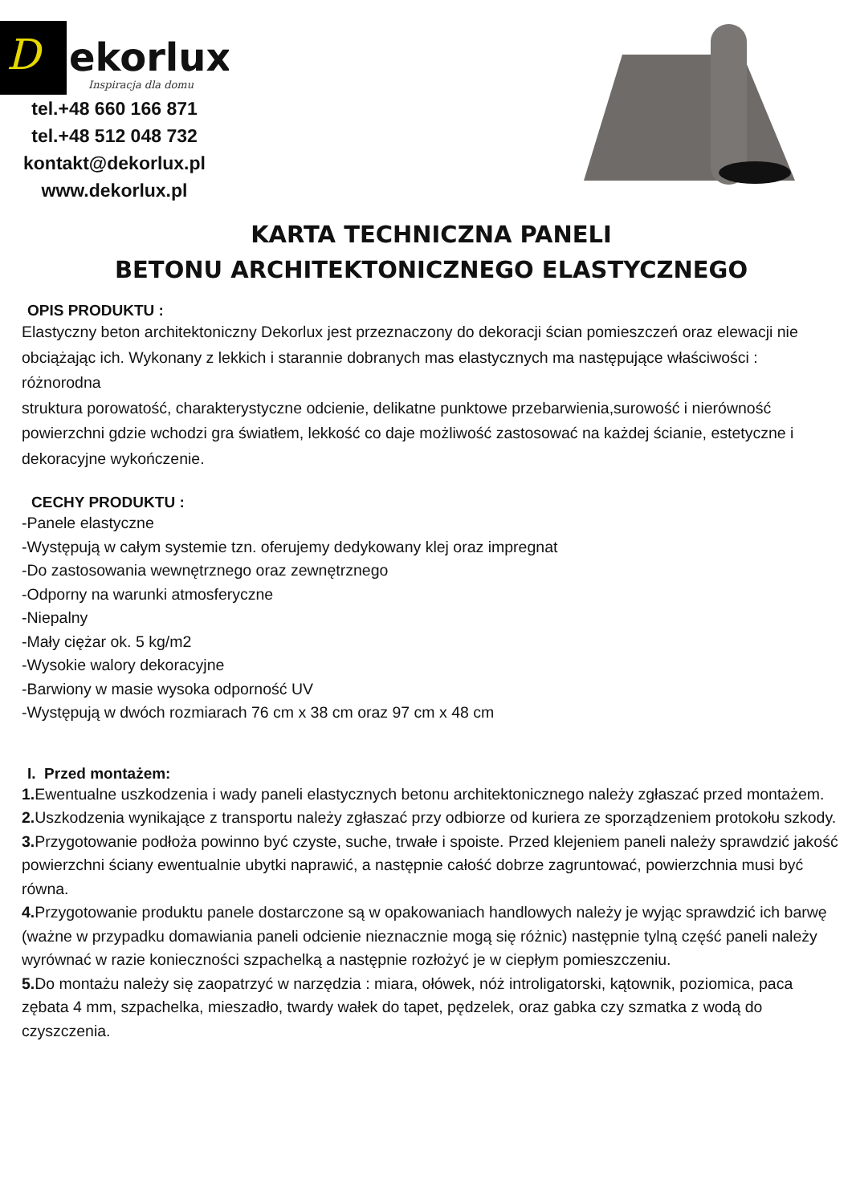D
ekorlux
Inspiracja dla domu
tel.+48 660 166 871
tel.+48 512 048 732
kontakt@dekorlux.pl
www.dekorlux.pl
KARTA TECHNICZNA PANELI
BETONU ARCHITEKTONICZNEGO ELASTYCZNEGO
OPIS PRODUKTU :
Elastyczny beton architektoniczny Dekorlux jest przeznaczony do dekoracji ścian pomieszczeń oraz elewacji nie obciążając ich. Wykonany z lekkich i starannie dobranych mas elastycznych ma następujące właściwości : różnorodna
struktura porowatość, charakterystyczne odcienie, delikatne punktowe przebarwienia,surowość i nierówność powierzchni gdzie wchodzi gra światłem, lekkość co daje możliwość zastosować na każdej ścianie, estetyczne i dekoracyjne wykończenie.
CECHY PRODUKTU :
-Panele elastyczne
-Występują w całym systemie tzn. oferujemy dedykowany klej oraz impregnat
-Do zastosowania wewnętrznego oraz zewnętrznego
-Odporny na warunki atmosferyczne
-Niepalny
-Mały ciężar ok. 5 kg/m2
-Wysokie walory dekoracyjne
-Barwiony w masie wysoka odporność UV
-Występują w dwóch rozmiarach 76 cm x 38 cm oraz 97 cm x 48 cm
I. Przed montażem:
1. Ewentualne uszkodzenia i wady paneli elastycznych betonu architektonicznego należy zgłaszać przed montażem.
2. Uszkodzenia wynikające z transportu należy zgłaszać przy odbiorze od kuriera ze sporządzeniem protokołu szkody.
3. Przygotowanie podłoża powinno być czyste, suche, trwałe i spoiste. Przed klejeniem paneli należy sprawdzić jakość powierzchni ściany ewentualnie ubytki naprawić, a następnie całość dobrze zagruntować, powierzchnia musi być równa.
4. Przygotowanie produktu panele dostarczone są w opakowaniach handlowych należy je wyjąc sprawdzić ich barwę (ważne w przypadku domawiania paneli odcienie nieznacznie mogą się różnic) następnie tylną część paneli należy wyrównać w razie konieczności szpachelką a następnie rozłożyć je w ciepłym pomieszczeniu.
5. Do montażu należy się zaopatrzyć w narzędzia : miara, ołówek, nóż introligatorski, kątownik, poziomica, paca zębata 4 mm, szpachelka, mieszadło, twardy wałek do tapet, pędzelek, oraz gabka czy szmatka z wodą do czyszczenia.